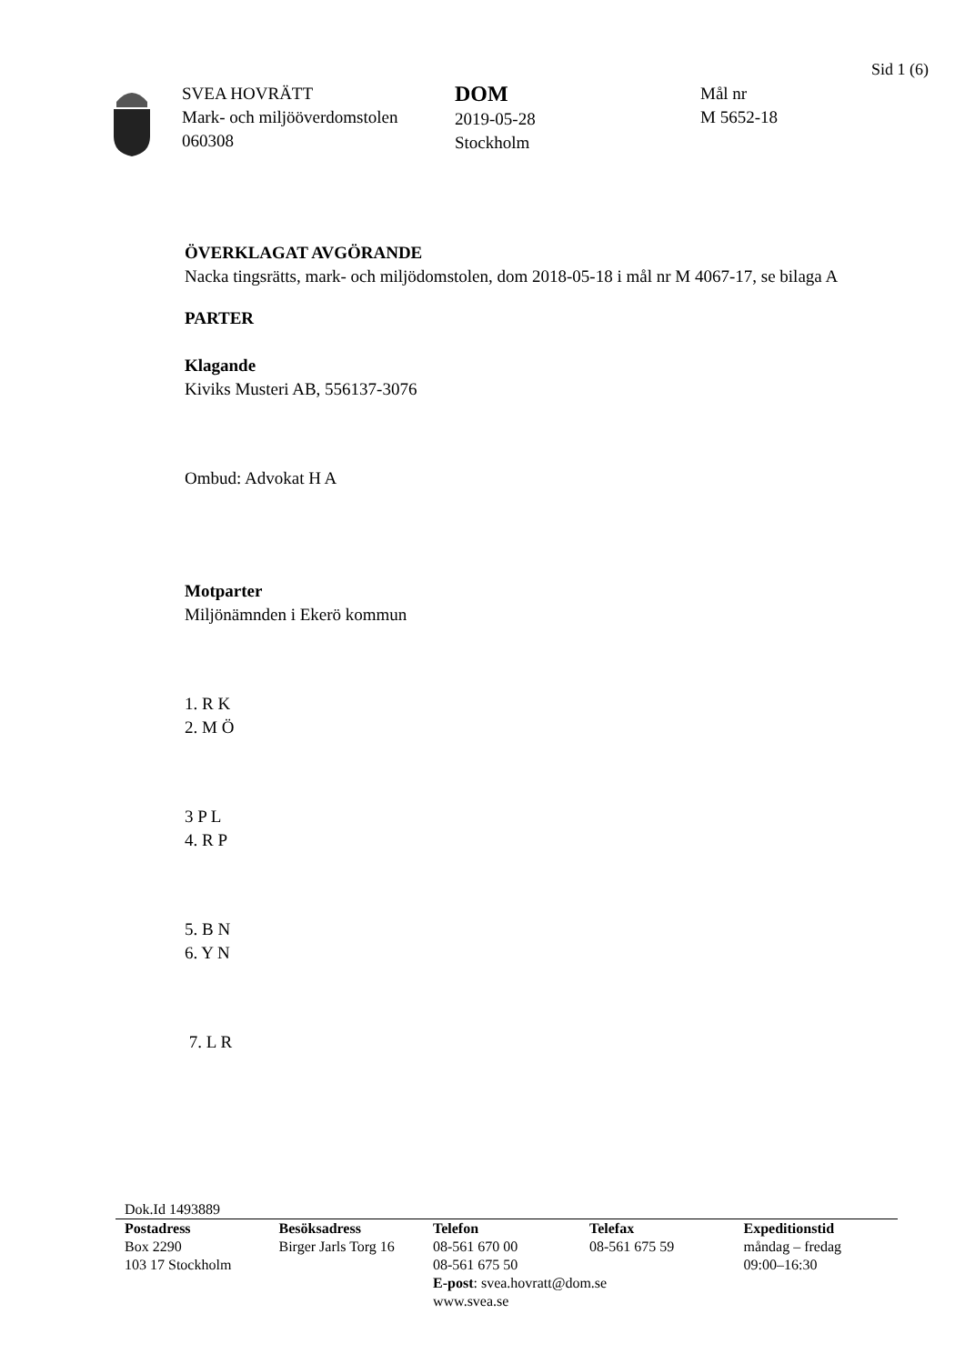Sid 1 (6)
SVEA HOVRÄTT
Mark- och miljööverdomstolen
060308
DOM
2019-05-28
Stockholm
Mål nr
M 5652-18
ÖVERKLAGAT AVGÖRANDE
Nacka tingsrätts, mark- och miljödomstolen, dom 2018-05-18 i mål nr M 4067-17, se bilaga A
PARTER
Klagande
Kiviks Musteri AB, 556137-3076
Ombud: Advokat H A
Motparter
Miljönämnden i Ekerö kommun
1. R K
2. M Ö
3 P L
4. R P
5. B N
6. Y N
7. L R
Dok.Id 1493889
Postadress
Box 2290
103 17 Stockholm
Besöksadress
Birger Jarls Torg 16
Telefon
08-561 670 00
08-561 675 50
E-post: svea.hovratt@dom.se
www.svea.se
Telefax
08-561 675 59
Expeditionstid
måndag – fredag
09:00–16:30